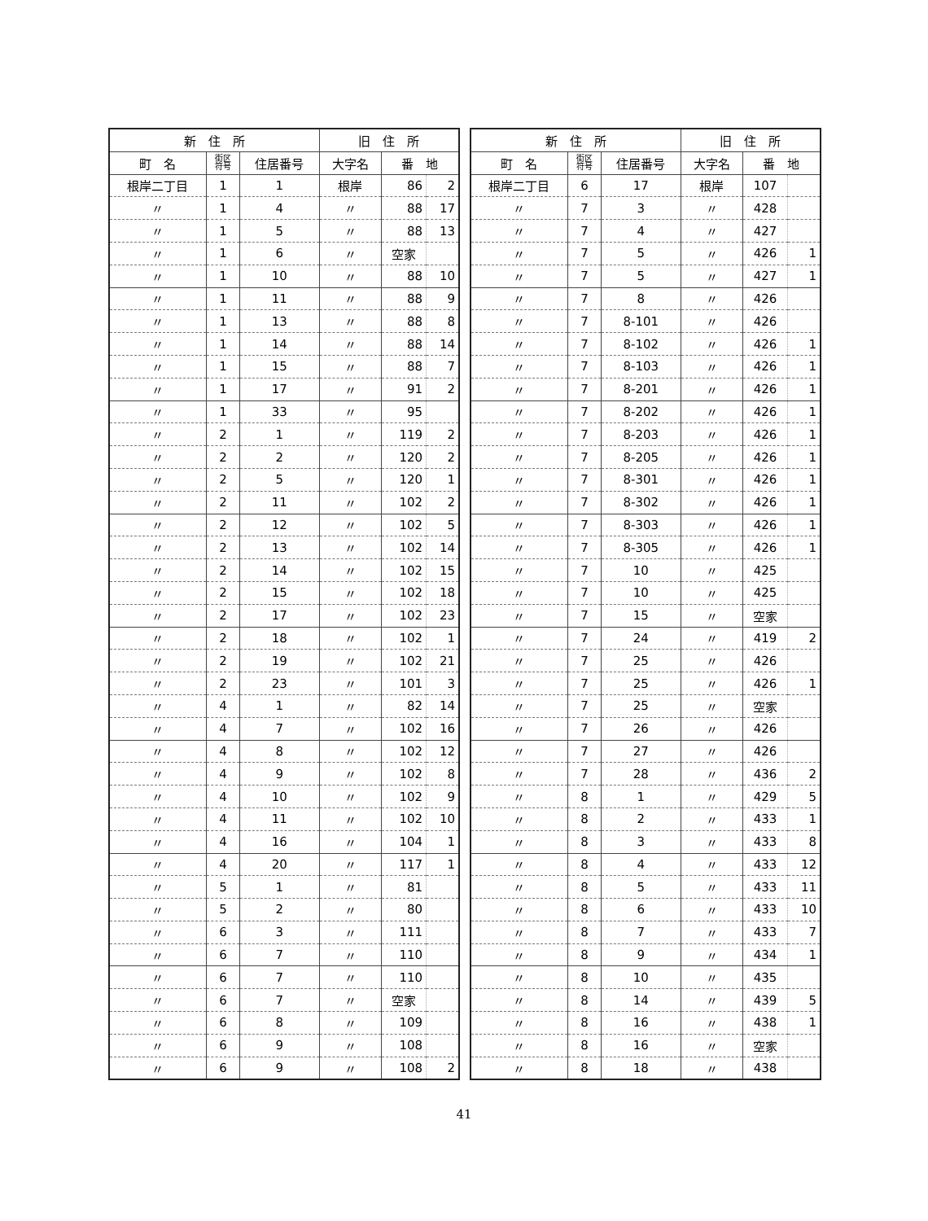| 新 住 所 | | | 旧 住 所 | | |
| --- | --- | --- | --- | --- | --- |
| 町 名 | 街区 符号 | 住居番号 | 大字名 | 番 地 | |
| 根岸二丁目 | 1 | 1 | 根岸 | 86 | 2 |
| 〃 | 1 | 4 | 〃 | 88 | 17 |
| 〃 | 1 | 5 | 〃 | 88 | 13 |
| 〃 | 1 | 6 | 〃 | 空家 | |
| 〃 | 1 | 10 | 〃 | 88 | 10 |
| 〃 | 1 | 11 | 〃 | 88 | 9 |
| 〃 | 1 | 13 | 〃 | 88 | 8 |
| 〃 | 1 | 14 | 〃 | 88 | 14 |
| 〃 | 1 | 15 | 〃 | 88 | 7 |
| 〃 | 1 | 17 | 〃 | 91 | 2 |
| 〃 | 1 | 33 | 〃 | 95 | |
| 〃 | 2 | 1 | 〃 | 119 | 2 |
| 〃 | 2 | 2 | 〃 | 120 | 2 |
| 〃 | 2 | 5 | 〃 | 120 | 1 |
| 〃 | 2 | 11 | 〃 | 102 | 2 |
| 〃 | 2 | 12 | 〃 | 102 | 5 |
| 〃 | 2 | 13 | 〃 | 102 | 14 |
| 〃 | 2 | 14 | 〃 | 102 | 15 |
| 〃 | 2 | 15 | 〃 | 102 | 18 |
| 〃 | 2 | 17 | 〃 | 102 | 23 |
| 〃 | 2 | 18 | 〃 | 102 | 1 |
| 〃 | 2 | 19 | 〃 | 102 | 21 |
| 〃 | 2 | 23 | 〃 | 101 | 3 |
| 〃 | 4 | 1 | 〃 | 82 | 14 |
| 〃 | 4 | 7 | 〃 | 102 | 16 |
| 〃 | 4 | 8 | 〃 | 102 | 12 |
| 〃 | 4 | 9 | 〃 | 102 | 8 |
| 〃 | 4 | 10 | 〃 | 102 | 9 |
| 〃 | 4 | 11 | 〃 | 102 | 10 |
| 〃 | 4 | 16 | 〃 | 104 | 1 |
| 〃 | 4 | 20 | 〃 | 117 | 1 |
| 〃 | 5 | 1 | 〃 | 81 | |
| 〃 | 5 | 2 | 〃 | 80 | |
| 〃 | 6 | 3 | 〃 | 111 | |
| 〃 | 6 | 7 | 〃 | 110 | |
| 〃 | 6 | 7 | 〃 | 110 | |
| 〃 | 6 | 7 | 〃 | 空家 | |
| 〃 | 6 | 8 | 〃 | 109 | |
| 〃 | 6 | 9 | 〃 | 108 | |
| 〃 | 6 | 9 | 〃 | 108 | 2 |
| 新 住 所 | | | 旧 住 所 | | |
| --- | --- | --- | --- | --- | --- |
| 町 名 | 街区 符号 | 住居番号 | 大字名 | 番 地 | |
| 根岸二丁目 | 6 | 17 | 根岸 | 107 | |
| 〃 | 7 | 3 | 〃 | 428 | |
| 〃 | 7 | 4 | 〃 | 427 | |
| 〃 | 7 | 5 | 〃 | 426 | 1 |
| 〃 | 7 | 5 | 〃 | 427 | 1 |
| 〃 | 7 | 8 | 〃 | 426 | |
| 〃 | 7 | 8-101 | 〃 | 426 | |
| 〃 | 7 | 8-102 | 〃 | 426 | 1 |
| 〃 | 7 | 8-103 | 〃 | 426 | 1 |
| 〃 | 7 | 8-201 | 〃 | 426 | 1 |
| 〃 | 7 | 8-202 | 〃 | 426 | 1 |
| 〃 | 7 | 8-203 | 〃 | 426 | 1 |
| 〃 | 7 | 8-205 | 〃 | 426 | 1 |
| 〃 | 7 | 8-301 | 〃 | 426 | 1 |
| 〃 | 7 | 8-302 | 〃 | 426 | 1 |
| 〃 | 7 | 8-303 | 〃 | 426 | 1 |
| 〃 | 7 | 8-305 | 〃 | 426 | 1 |
| 〃 | 7 | 10 | 〃 | 425 | |
| 〃 | 7 | 10 | 〃 | 425 | |
| 〃 | 7 | 15 | 〃 | 空家 | |
| 〃 | 7 | 24 | 〃 | 419 | 2 |
| 〃 | 7 | 25 | 〃 | 426 | |
| 〃 | 7 | 25 | 〃 | 426 | 1 |
| 〃 | 7 | 25 | 〃 | 空家 | |
| 〃 | 7 | 26 | 〃 | 426 | |
| 〃 | 7 | 27 | 〃 | 426 | |
| 〃 | 7 | 28 | 〃 | 436 | 2 |
| 〃 | 8 | 1 | 〃 | 429 | 5 |
| 〃 | 8 | 2 | 〃 | 433 | 1 |
| 〃 | 8 | 3 | 〃 | 433 | 8 |
| 〃 | 8 | 4 | 〃 | 433 | 12 |
| 〃 | 8 | 5 | 〃 | 433 | 11 |
| 〃 | 8 | 6 | 〃 | 433 | 10 |
| 〃 | 8 | 7 | 〃 | 433 | 7 |
| 〃 | 8 | 9 | 〃 | 434 | 1 |
| 〃 | 8 | 10 | 〃 | 435 | |
| 〃 | 8 | 14 | 〃 | 439 | 5 |
| 〃 | 8 | 16 | 〃 | 438 | 1 |
| 〃 | 8 | 16 | 〃 | 空家 | |
| 〃 | 8 | 18 | 〃 | 438 | |
41